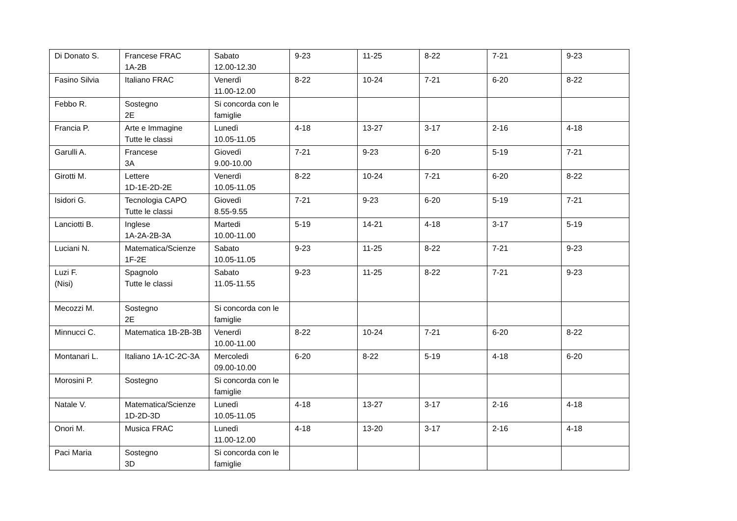| Di Donato S. | Francese FRAC 1A-2B | Sabato 12.00-12.30 | 9-23 | 11-25 | 8-22 | 7-21 | 9-23 |
| Fasino Silvia | Italiano FRAC | Venerdì 11.00-12.00 | 8-22 | 10-24 | 7-21 | 6-20 | 8-22 |
| Febbo R. | Sostegno 2E | Si concorda con le famiglie | | | | | |
| Francia P. | Arte e Immagine Tutte le classi | Lunedì 10.05-11.05 | 4-18 | 13-27 | 3-17 | 2-16 | 4-18 |
| Garulli A. | Francese 3A | Giovedì 9.00-10.00 | 7-21 | 9-23 | 6-20 | 5-19 | 7-21 |
| Girotti M. | Lettere 1D-1E-2D-2E | Venerdì 10.05-11.05 | 8-22 | 10-24 | 7-21 | 6-20 | 8-22 |
| Isidori G. | Tecnologia CAPO Tutte le classi | Giovedì 8.55-9.55 | 7-21 | 9-23 | 6-20 | 5-19 | 7-21 |
| Lanciotti B. | Inglese 1A-2A-2B-3A | Martedi 10.00-11.00 | 5-19 | 14-21 | 4-18 | 3-17 | 5-19 |
| Luciani N. | Matematica/Scienze 1F-2E | Sabato 10.05-11.05 | 9-23 | 11-25 | 8-22 | 7-21 | 9-23 |
| Luzi F. (Nisi) | Spagnolo Tutte le classi | Sabato 11.05-11.55 | 9-23 | 11-25 | 8-22 | 7-21 | 9-23 |
| Mecozzi M. | Sostegno 2E | Si concorda con le famiglie | | | | | |
| Minnucci C. | Matematica 1B-2B-3B | Venerdì 10.00-11.00 | 8-22 | 10-24 | 7-21 | 6-20 | 8-22 |
| Montanari L. | Italiano 1A-1C-2C-3A | Mercoledì 09.00-10.00 | 6-20 | 8-22 | 5-19 | 4-18 | 6-20 |
| Morosini P. | Sostegno | Si concorda con le famiglie | | | | | |
| Natale V. | Matematica/Scienze 1D-2D-3D | Lunedì 10.05-11.05 | 4-18 | 13-27 | 3-17 | 2-16 | 4-18 |
| Onori M. | Musica FRAC | Lunedì 11.00-12.00 | 4-18 | 13-20 | 3-17 | 2-16 | 4-18 |
| Paci Maria | Sostegno 3D | Si concorda con le famiglie | | | | | |